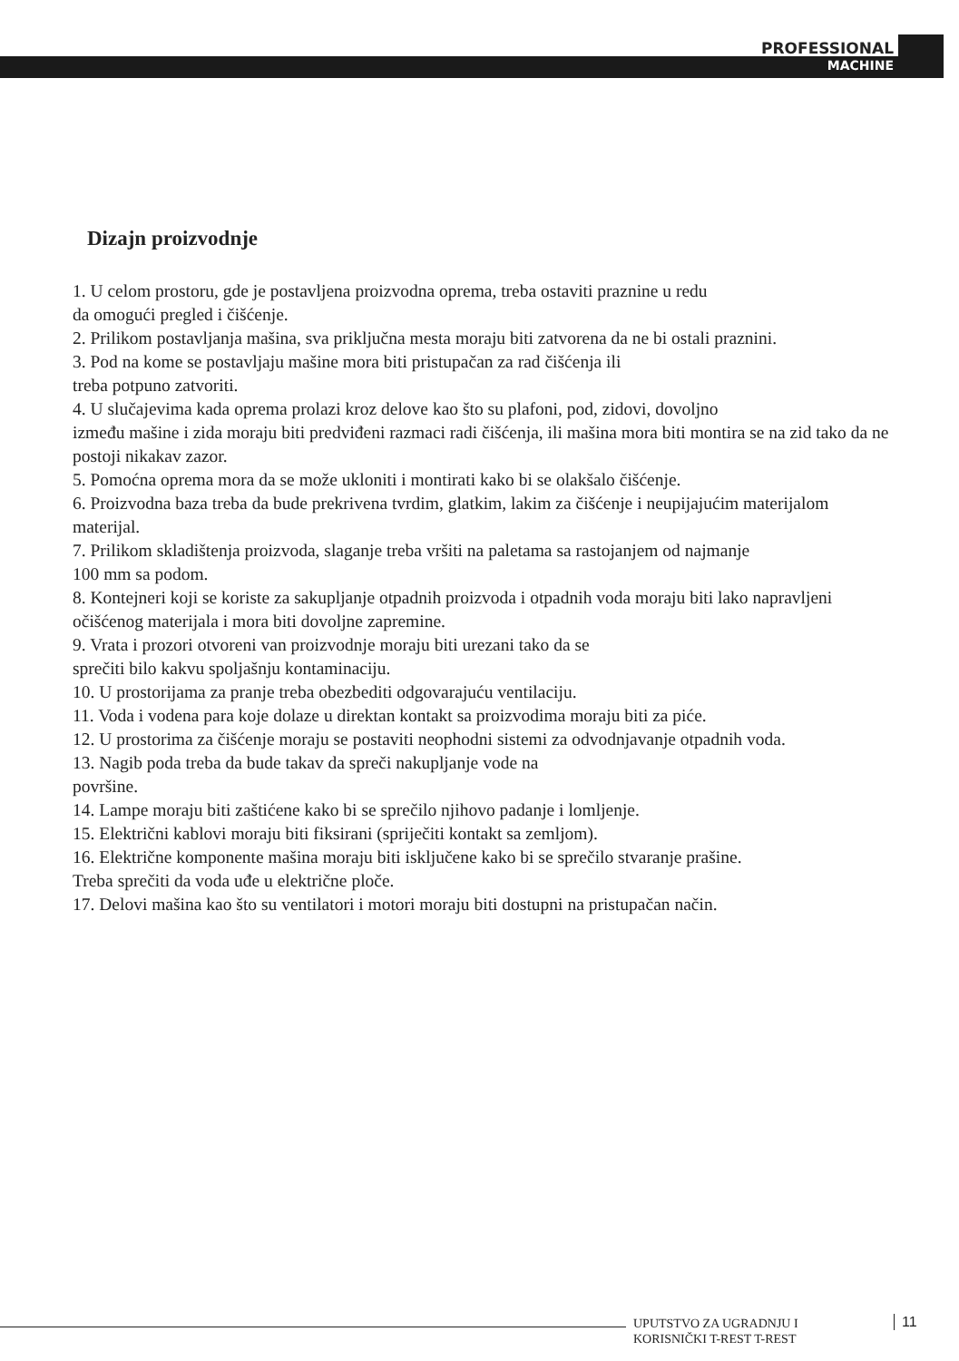PROFESSIONAL
MACHINE
Dizajn proizvodnje
1. U celom prostoru, gde je postavljena proizvodna oprema, treba ostaviti praznine u redu
da omogući pregled i čišćenje.
2. Prilikom postavljanja mašina, sva priključna mesta moraju biti zatvorena da ne bi ostali praznini.
3. Pod na kome se postavljaju mašine mora biti pristupačan za rad čišćenja ili
treba potpuno zatvoriti.
4. U slučajevima kada oprema prolazi kroz delove kao što su plafoni, pod, zidovi, dovoljno
između mašine i zida moraju biti predviđeni razmaci radi čišćenja, ili mašina mora biti montira se na zid tako da ne postoji nikakav zazor.
5. Pomoćna oprema mora da se može ukloniti i montirati kako bi se olakšalo čišćenje.
6. Proizvodna baza treba da bude prekrivena tvrdim, glatkim, lakim za čišćenje i neupijajućim materijalom
materijal.
7. Prilikom skladištenja proizvoda, slaganje treba vršiti na paletama sa rastojanjem od najmanje
100 mm sa podom.
8. Kontejneri koji se koriste za sakupljanje otpadnih proizvoda i otpadnih voda moraju biti lako napravljeni
očišćenog materijala i mora biti dovoljne zapremine.
9. Vrata i prozori otvoreni van proizvodnje moraju biti urezani tako da se
sprečiti bilo kakvu spoljašnju kontaminaciju.
10. U prostorijama za pranje treba obezbediti odgovarajuću ventilaciju.
11. Voda i vodena para koje dolaze u direktan kontakt sa proizvodima moraju biti za piće.
12. U prostorima za čišćenje moraju se postaviti neophodni sistemi za odvodnjavanje otpadnih voda.
13. Nagib poda treba da bude takav da spreči nakupljanje vode na
površine.
14. Lampe moraju biti zaštićene kako bi se sprečilo njihovo padanje i lomljenje.
15. Električni kablovi moraju biti fiksirani (spriječiti kontakt sa zemljom).
16. Električne komponente mašina moraju biti isključene kako bi se sprečilo stvaranje prašine.
Treba sprečiti da voda uđe u električne ploče.
17. Delovi mašina kao što su ventilatori i motori moraju biti dostupni na pristupačan način.
UPUTSTVO ZA UGRADNJU I
KORISNIČKI T-REST T-REST
11